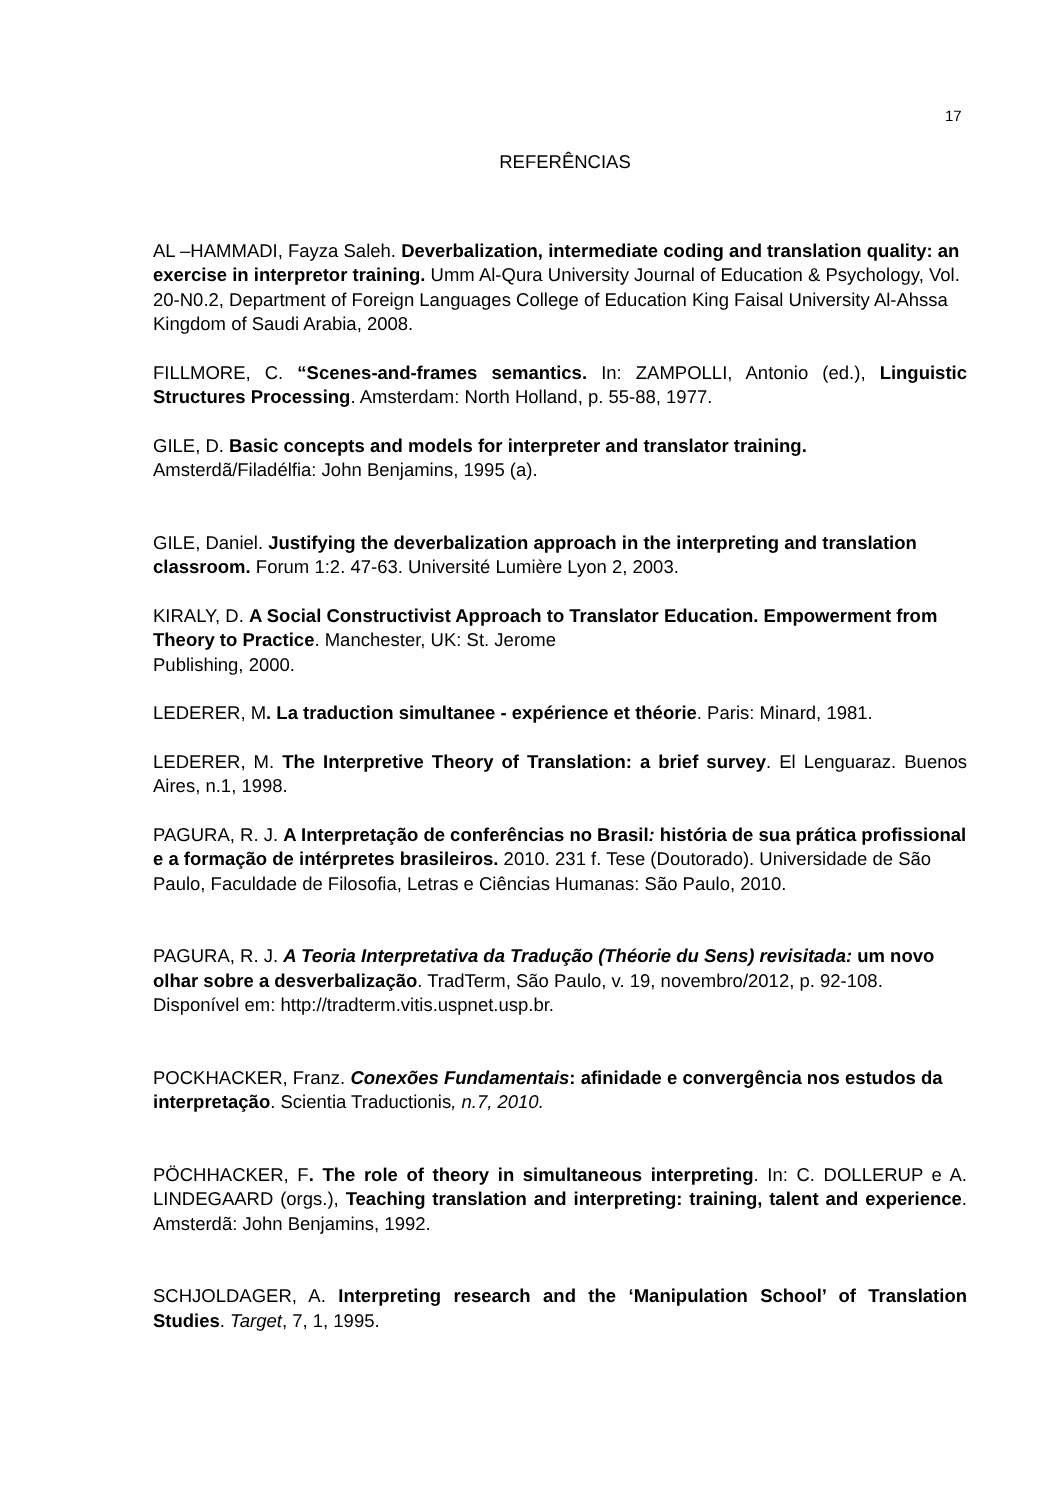17
REFERÊNCIAS
AL –HAMMADI, Fayza Saleh. Deverbalization, intermediate coding and translation quality: an exercise in interpretor training. Umm Al-Qura University Journal of Education & Psychology, Vol. 20-N0.2, Department of Foreign Languages College of Education King Faisal University Al-Ahssa Kingdom of Saudi Arabia, 2008.
FILLMORE, C. “Scenes-and-frames semantics. In: ZAMPOLLI, Antonio (ed.), Linguistic Structures Processing. Amsterdam: North Holland, p. 55-88, 1977.
GILE, D. Basic concepts and models for interpreter and translator training. Amsterdã/Filadélfia: John Benjamins, 1995 (a).
GILE, Daniel. Justifying the deverbalization approach in the interpreting and translation classroom. Forum 1:2. 47-63. Université Lumière Lyon 2, 2003.
KIRALY, D. A Social Constructivist Approach to Translator Education. Empowerment from Theory to Practice. Manchester, UK: St. Jerome
Publishing, 2000.
LEDERER, M. La traduction simultanee - expérience et théorie. Paris: Minard, 1981.
LEDERER, M. The Interpretive Theory of Translation: a brief survey. El Lenguaraz. Buenos Aires, n.1, 1998.
PAGURA, R. J. A Interpretação de conferências no Brasil: história de sua prática profissional e a formação de intérpretes brasileiros. 2010. 231 f. Tese (Doutorado). Universidade de São Paulo, Faculdade de Filosofia, Letras e Ciências Humanas: São Paulo, 2010.
PAGURA, R. J. A Teoria Interpretativa da Tradução (Théorie du Sens) revisitada: um novo olhar sobre a desverbalização. TradTerm, São Paulo, v. 19, novembro/2012, p. 92-108. Disponível em: http://tradterm.vitis.uspnet.usp.br.
POCKHACKER, Franz. Conexões Fundamentais: afinidade e convergência nos estudos da interpretação. Scientia Traductionis, n.7, 2010.
PÖCHHACKER, F. The role of theory in simultaneous interpreting. In: C. DOLLERUP e A. LINDEGAARD (orgs.), Teaching translation and interpreting: training, talent and experience. Amsterdã: John Benjamins, 1992.
SCHJOLDAGER, A. Interpreting research and the ‘Manipulation School’ of Translation Studies. Target, 7, 1, 1995.